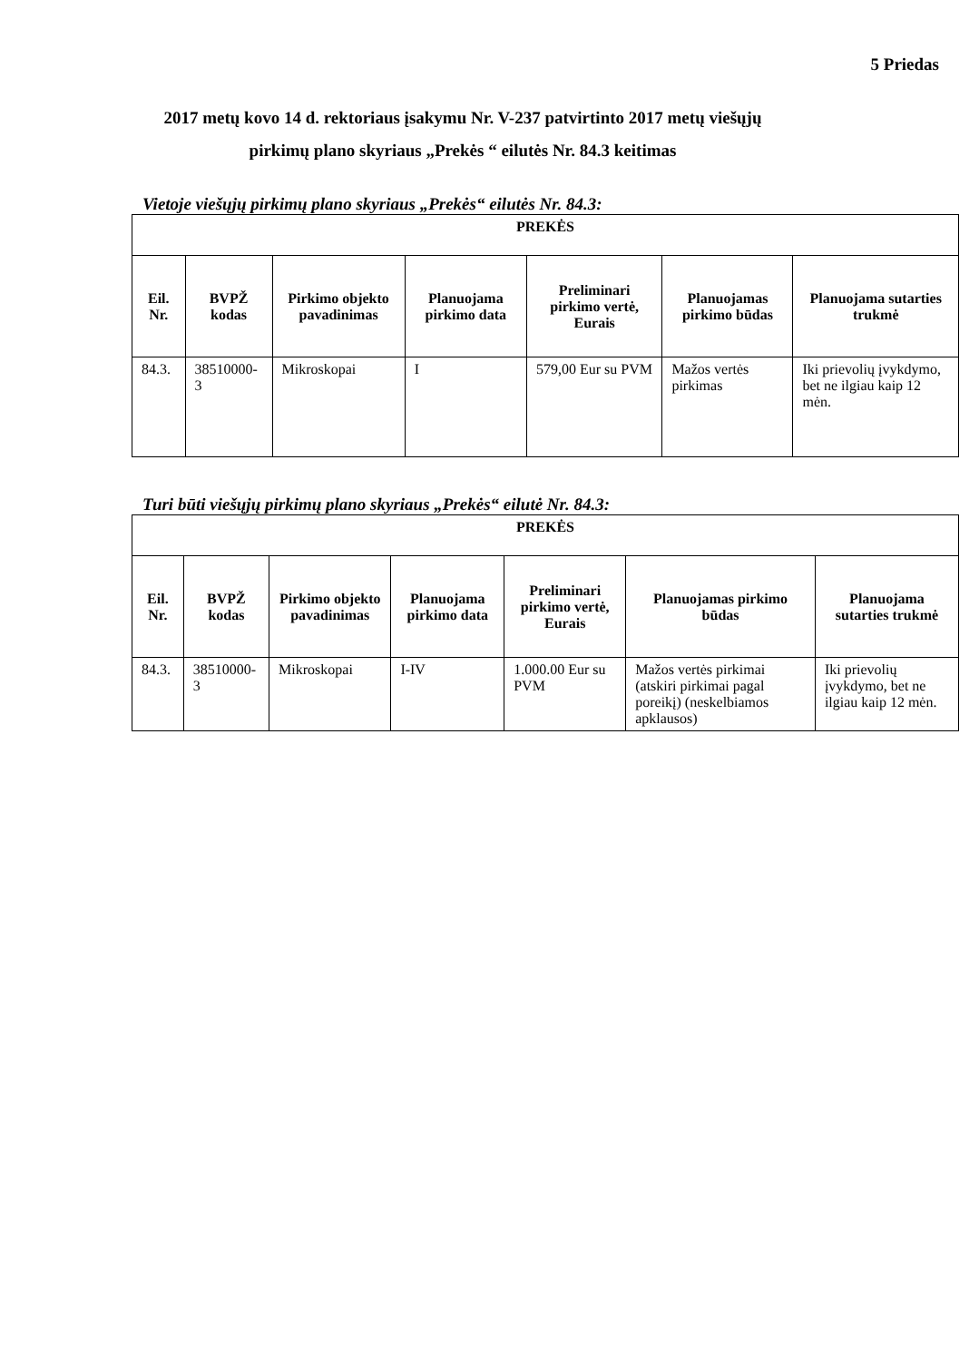5 Priedas
2017 metų kovo 14 d. rektoriaus įsakymu Nr. V-237 patvirtinto 2017 metų viešųjų pirkimų plano skyriaus „Prekės “ eilutės Nr. 84.3 keitimas
Vietoje viešųjų pirkimų plano skyriaus „Prekės“ eilutės Nr. 84.3:
| PREKĖS | | | | | | |
| --- | --- | --- | --- | --- | --- | --- |
| Eil. Nr. | BVPŽ kodas | Pirkimo objekto pavadinimas | Planuojama pirkimo data | Preliminari pirkimo vertė, Eurais | Planuojamas pirkimo būdas | Planuojama sutarties trukmė |
| 84.3. | 38510000-3 | Mikroskopai | I | 579,00 Eur su PVM | Mažos vertės pirkimas | Iki prievolių įvykdymo, bet ne ilgiau kaip 12 mėn. |
Turi būti viešųjų pirkimų plano skyriaus „Prekės“ eilutė Nr. 84.3:
| PREKĖS | | | | | | |
| --- | --- | --- | --- | --- | --- | --- |
| Eil. Nr. | BVPŽ kodas | Pirkimo objekto pavadinimas | Planuojama pirkimo data | Preliminari pirkimo vertė, Eurais | Planuojamas pirkimo būdas | Planuojama sutarties trukmė |
| 84.3. | 38510000-3 | Mikroskopai | I-IV | 1.000.00 Eur su PVM | Mažos vertės pirkimai (atskiri pirkimai pagal poreikį) (neskelbiamos apklausos) | Iki prievolių įvykdymo, bet ne ilgiau kaip 12 mėn. |